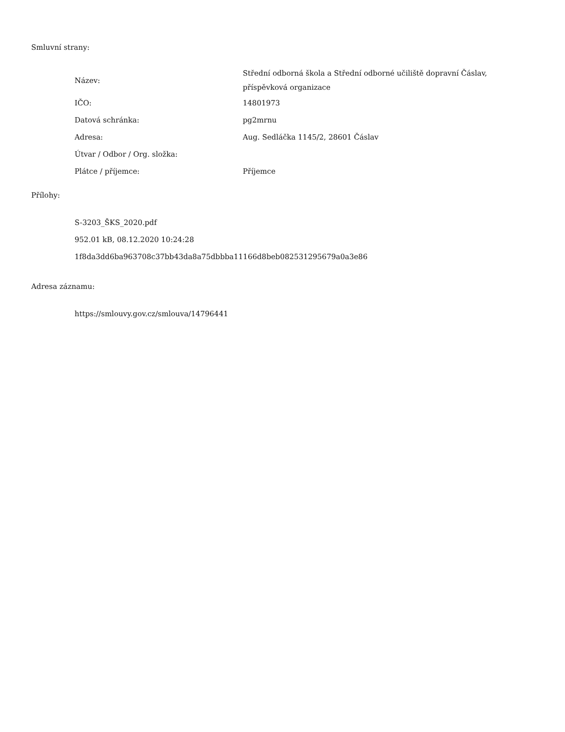Smluvní strany:
| Název: | Střední odborná škola a Střední odborné učiliště dopravní Čáslav, příspěvková organizace |
| IČO: | 14801973 |
| Datová schránka: | pg2mrnu |
| Adresa: | Aug. Sedláčka 1145/2, 28601 Čáslav |
| Útvar / Odbor / Org. složka: | |
| Plátce / příjemce: | Příjemce |
Přílohy:
S-3203_ŠKS_2020.pdf
952.01 kB, 08.12.2020 10:24:28
1f8da3dd6ba963708c37bb43da8a75dbbba11166d8beb082531295679a0a3e86
Adresa záznamu:
https://smlouvy.gov.cz/smlouva/14796441